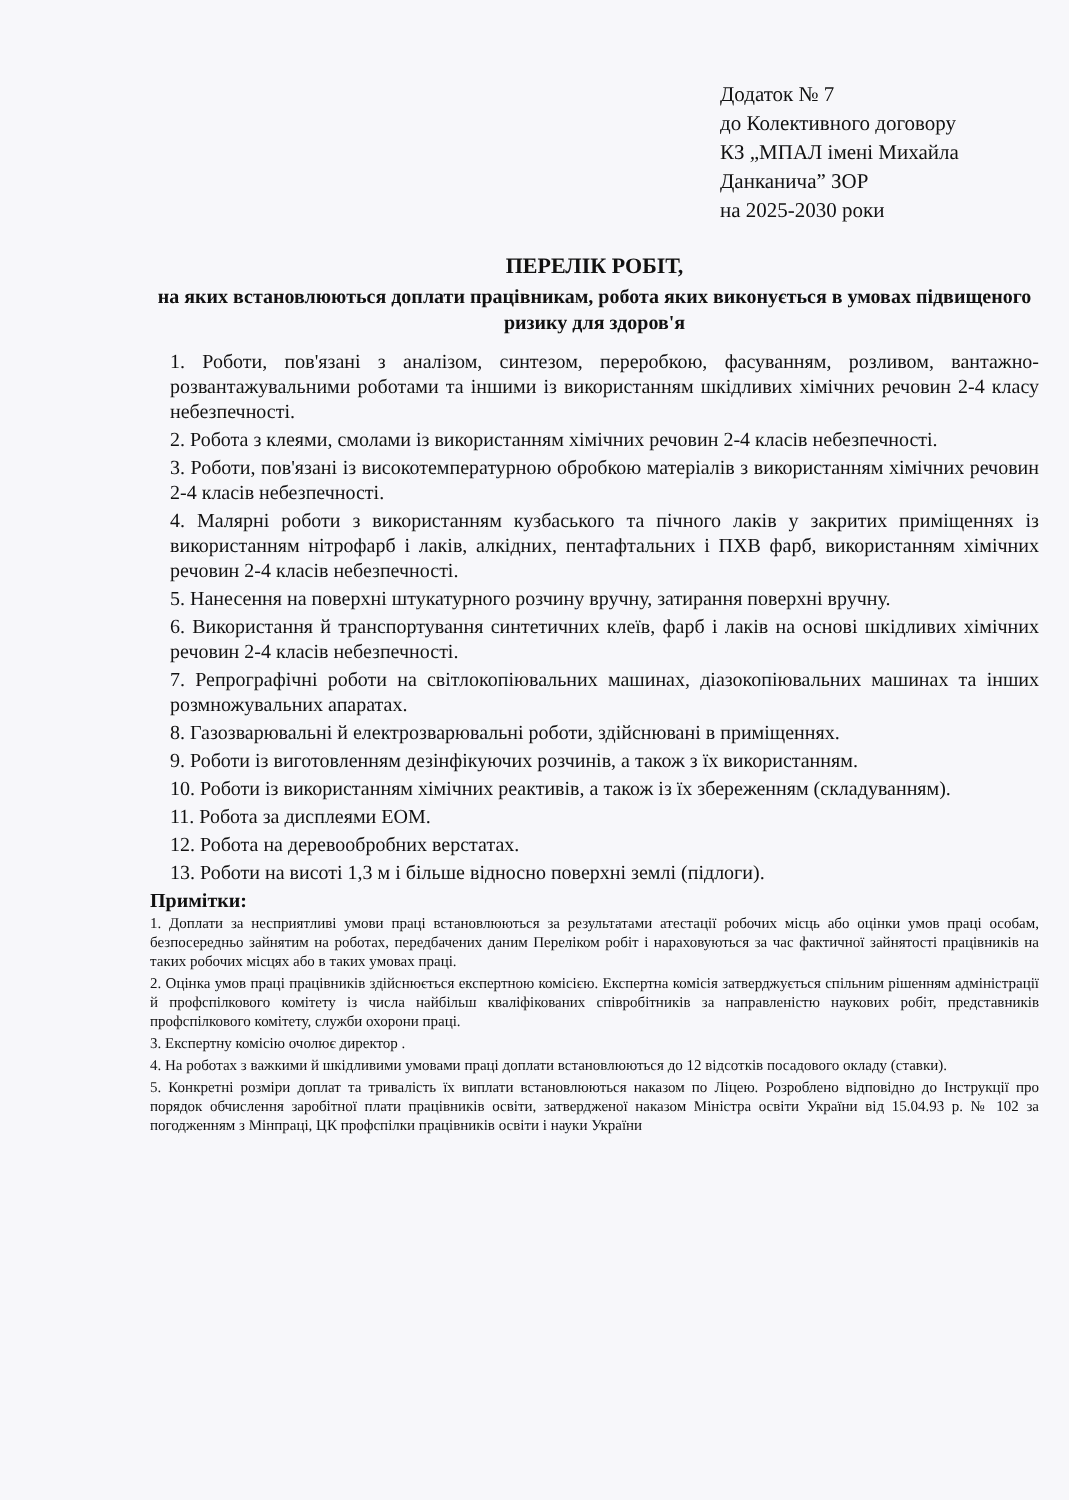Додаток № 7
до Колективного договору
КЗ „МПАЛ імені Михайла
Данканича” ЗОР
на 2025-2030 роки
ПЕРЕЛІК РОБІТ,
на яких встановлюються доплати працівникам, робота яких виконується в умовах підвищеного ризику для здоров'я
1. Роботи, пов'язані з аналізом, синтезом, переробкою, фасуванням, розливом, вантажно-розвантажувальними роботами та іншими із використанням шкідливих хімічних речовин 2-4 класу небезпечності.
2. Робота з клеями, смолами із використанням хімічних речовин 2-4 класів небезпечності.
3. Роботи, пов'язані із високотемпературною обробкою матеріалів з використанням хімічних речовин 2-4 класів небезпечності.
4. Малярні роботи з використанням кузбаського та пічного лаків у закритих приміщеннях із використанням нітрофарб і лаків, алкідних, пентафтальних і ПХВ фарб, використанням хімічних речовин 2-4 класів небезпечності.
5. Нанесення на поверхні штукатурного розчину вручну, затирання поверхні вручну.
6. Використання й транспортування синтетичних клеїв, фарб і лаків на основі шкідливих хімічних речовин 2-4 класів небезпечності.
7. Репрографічні роботи на світлокопіювальних машинах, діазокопіювальних машинах та інших розмножувальних апаратах.
8. Газозварювальні й електрозварювальні роботи, здійснювані в приміщеннях.
9. Роботи із виготовленням дезінфікуючих розчинів, а також з їх використанням.
10. Роботи із використанням хімічних реактивів, а також із їх збереженням (складуванням).
11. Робота за дисплеями ЕОМ.
12. Робота на деревообробних верстатах.
13. Роботи на висоті 1,3 м і більше відносно поверхні землі (підлоги).
Примітки:
1. Доплати за несприятливі умови праці встановлюються за результатами атестації робочих місць або оцінки умов праці особам, безпосередньо зайнятим на роботах, передбачених даним Переліком робіт і нараховуються за час фактичної зайнятості працівників на таких робочих місцях або в таких умовах праці.
2. Оцінка умов праці працівників здійснюється експертною комісією. Експертна комісія затверджується спільним рішенням адміністрації й профспілкового комітету із числа найбільш кваліфікованих співробітників за направленістю наукових робіт, представників профспілкового комітету, служби охорони праці.
3. Експертну комісію очолює директор .
4. На роботах з важкими й шкідливими умовами праці доплати встановлюються до 12 відсотків посадового окладу (ставки).
5. Конкретні розміри доплат та тривалість їх виплати встановлюються наказом по Ліцею. Розроблено відповідно до Інструкції про порядок обчислення заробітної плати працівників освіти, затвердженої наказом Міністра освіти України від 15.04.93 р. № 102 за погодженням з Мінпраці, ЦК профспілки працівників освіти і науки України